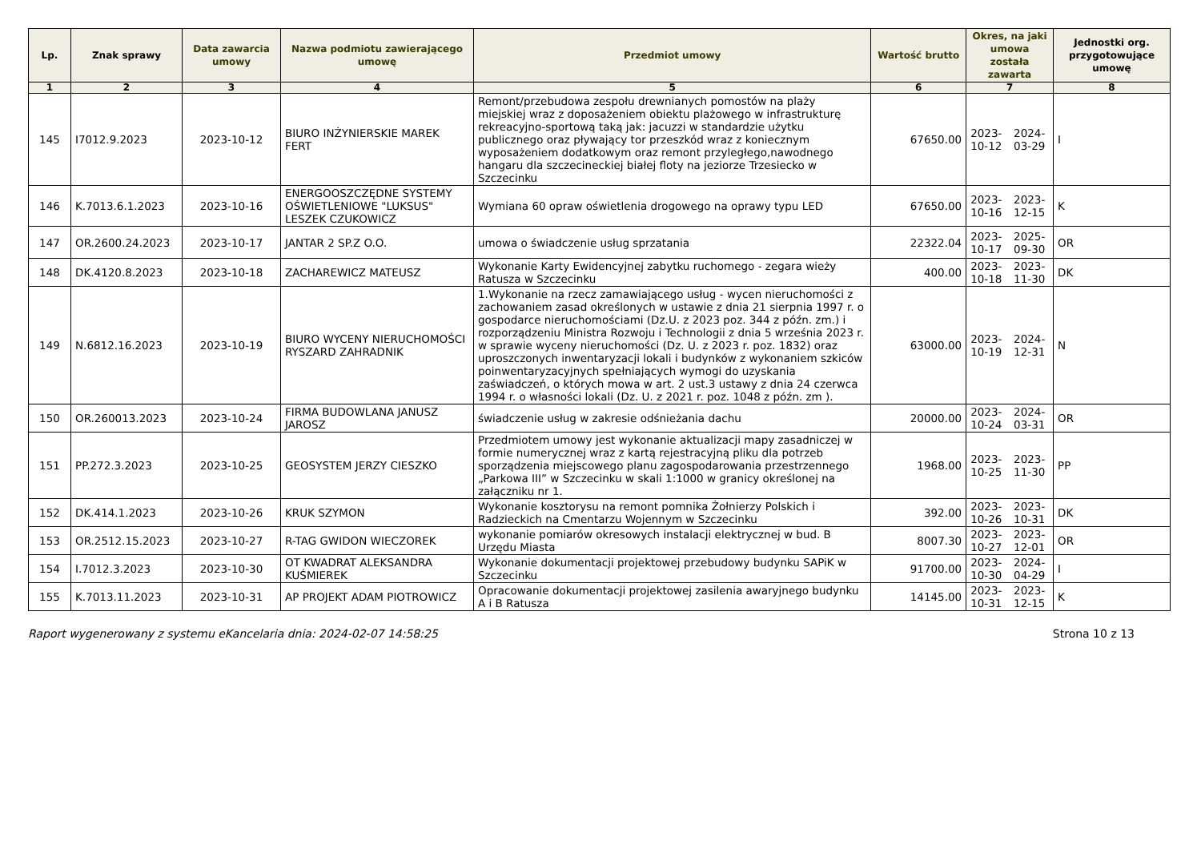| Lp. | Znak sprawy | Data zawarcia umowy | Nazwa podmiotu zawierającego umowę | Przedmiot umowy | Wartość brutto | Okres, na jaki umowa została zawarta | | Jednostki org. przygotowujące umowę |
| --- | --- | --- | --- | --- | --- | --- | --- | --- |
| 1 | 2 | 3 | 4 | 5 | 6 | 7 | | 8 |
| 145 | I7012.9.2023 | 2023-10-12 | BIURO INŻYNIERSKIE MAREK FERT | Remont/przebudowa zespołu drewnianych pomostów na plaży miejskiej wraz z doposażeniem obiektu plażowego w infrastrukturę rekreacyjno-sportową taką jak: jacuzzi w standardzie użytku publicznego oraz pływający tor przeszkód wraz z koniecznym wyposażeniem dodatkowym oraz remont przyległego,nawodnego hangaru dla szczecineckiej białej floty na jeziorze Trzesiecko w Szczecinku | 67650.00 | 2023-10-12 | 2024-03-29 | I |
| 146 | K.7013.6.1.2023 | 2023-10-16 | ENERGOOSZCZĘDNE SYSTEMY OŚWIETLENIOWE "LUKSUS" LESZEK CZUKOWICZ | Wymiana 60 opraw oświetlenia drogowego na oprawy typu LED | 67650.00 | 2023-10-16 | 2023-12-15 | K |
| 147 | OR.2600.24.2023 | 2023-10-17 | JANTAR 2 SP.Z O.O. | umowa o świadczenie usług sprzatania | 22322.04 | 2023-10-17 | 2025-09-30 | OR |
| 148 | DK.4120.8.2023 | 2023-10-18 | ZACHAREWICZ MATEUSZ | Wykonanie Karty Ewidencyjnej zabytku ruchomego - zegara wieży Ratusza w Szczecinku | 400.00 | 2023-10-18 | 2023-11-30 | DK |
| 149 | N.6812.16.2023 | 2023-10-19 | BIURO WYCENY NIERUCHOMOŚCI RYSZARD ZAHRADNIK | 1.Wykonanie na rzecz zamawiającego usług - wycen nieruchomości z zachowaniem zasad określonych w ustawie z dnia 21 sierpnia 1997 r. o gospodarce nieruchomościami (Dz.U. z 2023 poz. 344 z późn. zm.) i rozporządzeniu Ministra Rozwoju i Technologii z dnia 5 września 2023 r. w sprawie wyceny nieruchomości (Dz. U. z 2023 r. poz. 1832) oraz uproszczonych inwentaryzacji lokali i budynków z wykonaniem szkiców poinwentaryzacyjnych spełniających wymogi do uzyskania zaświadczeń, o których mowa w art. 2 ust.3 ustawy z dnia 24 czerwca 1994 r. o własności lokali (Dz. U. z 2021 r. poz. 1048 z późn. zm ). | 63000.00 | 2023-10-19 | 2024-12-31 | N |
| 150 | OR.260013.2023 | 2023-10-24 | FIRMA BUDOWLANA JANUSZ JAROSZ | świadczenie usług w zakresie odśnieżania dachu | 20000.00 | 2023-10-24 | 2024-03-31 | OR |
| 151 | PP.272.3.2023 | 2023-10-25 | GEOSYSTEM JERZY CIESZKO | Przedmiotem umowy jest wykonanie aktualizacji mapy zasadniczej w formie numerycznej wraz z kartą rejestracyjną pliku dla potrzeb sporządzenia miejscowego planu zagospodarowania przestrzennego „Parkowa III” w Szczecinku w skali 1:1000 w granicy określonej na załączniku nr 1. | 1968.00 | 2023-10-25 | 2023-11-30 | PP |
| 152 | DK.414.1.2023 | 2023-10-26 | KRUK SZYMON | Wykonanie kosztorysu na remont pomnika Żołnierzy Polskich i Radzieckich na Cmentarzu Wojennym w Szczecinku | 392.00 | 2023-10-26 | 2023-10-31 | DK |
| 153 | OR.2512.15.2023 | 2023-10-27 | R-TAG GWIDON WIECZOREK | wykonanie pomiarów okresowych instalacji elektrycznej w bud. B Urzędu Miasta | 8007.30 | 2023-10-27 | 2023-12-01 | OR |
| 154 | I.7012.3.2023 | 2023-10-30 | OT KWADRAT ALEKSANDRA KUŚMIEREK | Wykonanie dokumentacji projektowej przebudowy budynku SAPiK w Szczecinku | 91700.00 | 2023-10-30 | 2024-04-29 | I |
| 155 | K.7013.11.2023 | 2023-10-31 | AP PROJEKT ADAM PIOTROWICZ | Opracowanie dokumentacji projektowej zasilenia awaryjnego budynku A i B Ratusza | 14145.00 | 2023-10-31 | 2023-12-15 | K |
Raport wygenerowany z systemu eKancelaria dnia: 2024-02-07 14:58:25 Strona 10 z 13